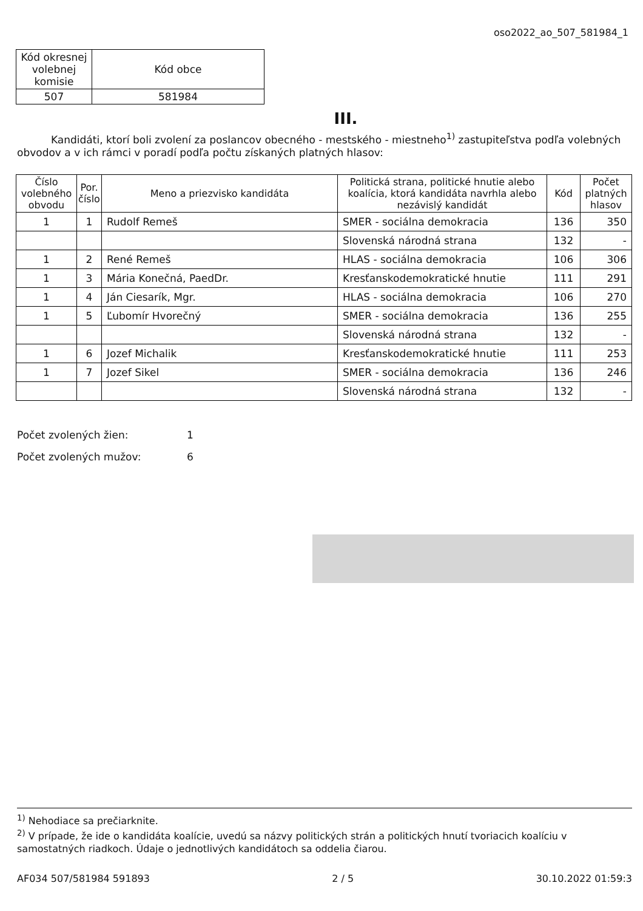oso2022_ao_507_581984_1
| Kód okresnej volebnej komisie | Kód obce |
| 507 | 581984 |
III.
Kandidáti, ktorí boli zvolení za poslancov obecného - mestského - miestneho<sup>1)</sup> zastupiteľstva podľa volebných obvodov a v ich rámci v poradí podľa počtu získaných platných hlasov:
| Číslo volebného obvodu | Por. číslo | Meno a priezvisko kandidáta | Politická strana, politické hnutie alebo koalícia, ktorá kandidáta navrhla alebo nezávislý kandidát | Kód | Počet platných hlasov |
| --- | --- | --- | --- | --- | --- |
| 1 | 1 | Rudolf Remeš | SMER - sociálna demokracia | 136 | 350 |
| | | | Slovenská národná strana | 132 | - |
| 1 | 2 | René Remeš | HLAS - sociálna demokracia | 106 | 306 |
| 1 | 3 | Mária Konečná, PaedDr. | Kresťanskodemokratické hnutie | 111 | 291 |
| 1 | 4 | Ján Ciesarík, Mgr. | HLAS - sociálna demokracia | 106 | 270 |
| 1 | 5 | Ľubomír Hvorečný | SMER - sociálna demokracia | 136 | 255 |
| | | | Slovenská národná strana | 132 | - |
| 1 | 6 | Jozef Michalik | Kresťanskodemokratické hnutie | 111 | 253 |
| 1 | 7 | Jozef Sikel | SMER - sociálna demokracia | 136 | 246 |
| | | | Slovenská národná strana | 132 | - |
Počet zvolených žien: 1
Počet zvolených mužov: 6
<sup>1)</sup> Nehodiace sa prečiarknite.
<sup>2)</sup> V prípade, že ide o kandidáta koalície, uvedú sa názvy politických strán a politických hnutí tvoriacich koalíciu v samostatných riadkoch. Údaje o jednotlivých kandidátoch sa oddelia čiarou.
AF034 507/581984 591893 2 / 5 30.10.2022 01:59:3